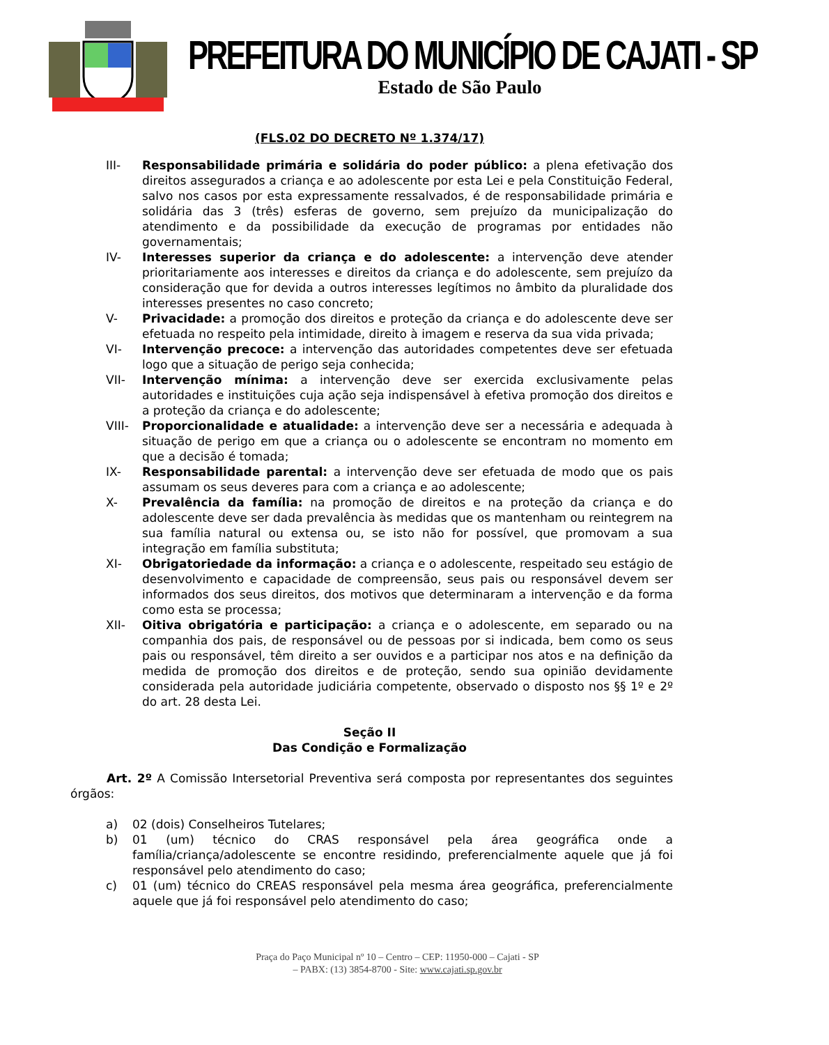PREFEITURA DO MUNICÍPIO DE CAJATI - SP
Estado de São Paulo
(FLS.02 DO DECRETO Nº 1.374/17)
III- Responsabilidade primária e solidária do poder público: a plena efetivação dos direitos assegurados a criança e ao adolescente por esta Lei e pela Constituição Federal, salvo nos casos por esta expressamente ressalvados, é de responsabilidade primária e solidária das 3 (três) esferas de governo, sem prejuízo da municipalização do atendimento e da possibilidade da execução de programas por entidades não governamentais;
IV- Interesses superior da criança e do adolescente: a intervenção deve atender prioritariamente aos interesses e direitos da criança e do adolescente, sem prejuízo da consideração que for devida a outros interesses legítimos no âmbito da pluralidade dos interesses presentes no caso concreto;
V- Privacidade: a promoção dos direitos e proteção da criança e do adolescente deve ser efetuada no respeito pela intimidade, direito à imagem e reserva da sua vida privada;
VI- Intervenção precoce: a intervenção das autoridades competentes deve ser efetuada logo que a situação de perigo seja conhecida;
VII- Intervenção mínima: a intervenção deve ser exercida exclusivamente pelas autoridades e instituições cuja ação seja indispensável à efetiva promoção dos direitos e a proteção da criança e do adolescente;
VIII- Proporcionalidade e atualidade: a intervenção deve ser a necessária e adequada à situação de perigo em que a criança ou o adolescente se encontram no momento em que a decisão é tomada;
IX- Responsabilidade parental: a intervenção deve ser efetuada de modo que os pais assumam os seus deveres para com a criança e ao adolescente;
X- Prevalência da família: na promoção de direitos e na proteção da criança e do adolescente deve ser dada prevalência às medidas que os mantenham ou reintegrem na sua família natural ou extensa ou, se isto não for possível, que promovam a sua integração em família substituta;
XI- Obrigatoriedade da informação: a criança e o adolescente, respeitado seu estágio de desenvolvimento e capacidade de compreensão, seus pais ou responsável devem ser informados dos seus direitos, dos motivos que determinaram a intervenção e da forma como esta se processa;
XII- Oitiva obrigatória e participação: a criança e o adolescente, em separado ou na companhia dos pais, de responsável ou de pessoas por si indicada, bem como os seus pais ou responsável, têm direito a ser ouvidos e a participar nos atos e na definição da medida de promoção dos direitos e de proteção, sendo sua opinião devidamente considerada pela autoridade judiciária competente, observado o disposto nos §§ 1º e 2º do art. 28 desta Lei.
Seção II
Das Condição e Formalização
Art. 2º A Comissão Intersetorial Preventiva será composta por representantes dos seguintes órgãos:
a) 02 (dois) Conselheiros Tutelares;
b) 01 (um) técnico do CRAS responsável pela área geográfica onde a família/criança/adolescente se encontre residindo, preferencialmente aquele que já foi responsável pelo atendimento do caso;
c) 01 (um) técnico do CREAS responsável pela mesma área geográfica, preferencialmente aquele que já foi responsável pelo atendimento do caso;
Praça do Paço Municipal nº 10 – Centro – CEP: 11950-000 – Cajati - SP
– PABX: (13) 3854-8700 - Site: www.cajati.sp.gov.br